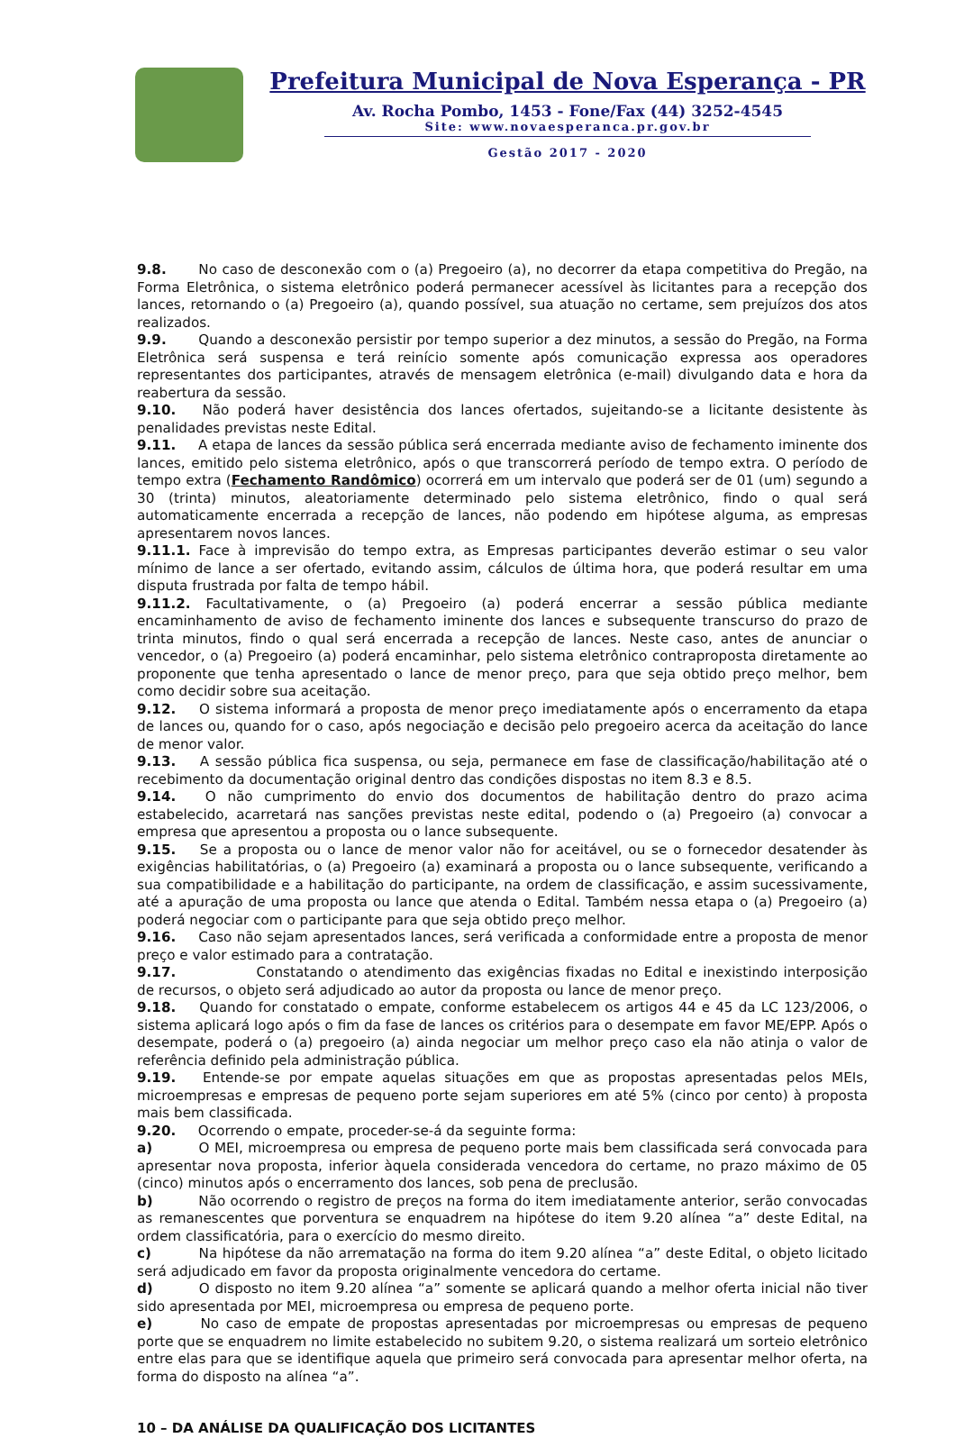Prefeitura Municipal de Nova Esperança - PR
Av. Rocha Pombo, 1453 - Fone/Fax (44) 3252-4545
Site: www.novaesperanca.pr.gov.br
Gestão 2017 - 2020
9.8. No caso de desconexão com o (a) Pregoeiro (a), no decorrer da etapa competitiva do Pregão, na Forma Eletrônica, o sistema eletrônico poderá permanecer acessível às licitantes para a recepção dos lances, retornando o (a) Pregoeiro (a), quando possível, sua atuação no certame, sem prejuízos dos atos realizados.
9.9. Quando a desconexão persistir por tempo superior a dez minutos, a sessão do Pregão, na Forma Eletrônica será suspensa e terá reinício somente após comunicação expressa aos operadores representantes dos participantes, através de mensagem eletrônica (e-mail) divulgando data e hora da reabertura da sessão.
9.10. Não poderá haver desistência dos lances ofertados, sujeitando-se a licitante desistente às penalidades previstas neste Edital.
9.11. A etapa de lances da sessão pública será encerrada mediante aviso de fechamento iminente dos lances, emitido pelo sistema eletrônico, após o que transcorrerá período de tempo extra. O período de tempo extra (Fechamento Randômico) ocorrerá em um intervalo que poderá ser de 01 (um) segundo a 30 (trinta) minutos, aleatoriamente determinado pelo sistema eletrônico, findo o qual será automaticamente encerrada a recepção de lances, não podendo em hipótese alguma, as empresas apresentarem novos lances.
9.11.1. Face à imprevisão do tempo extra, as Empresas participantes deverão estimar o seu valor mínimo de lance a ser ofertado, evitando assim, cálculos de última hora, que poderá resultar em uma disputa frustrada por falta de tempo hábil.
9.11.2. Facultativamente, o (a) Pregoeiro (a) poderá encerrar a sessão pública mediante encaminhamento de aviso de fechamento iminente dos lances e subsequente transcurso do prazo de trinta minutos, findo o qual será encerrada a recepção de lances. Neste caso, antes de anunciar o vencedor, o (a) Pregoeiro (a) poderá encaminhar, pelo sistema eletrônico contraproposta diretamente ao proponente que tenha apresentado o lance de menor preço, para que seja obtido preço melhor, bem como decidir sobre sua aceitação.
9.12. O sistema informará a proposta de menor preço imediatamente após o encerramento da etapa de lances ou, quando for o caso, após negociação e decisão pelo pregoeiro acerca da aceitação do lance de menor valor.
9.13. A sessão pública fica suspensa, ou seja, permanece em fase de classificação/habilitação até o recebimento da documentação original dentro das condições dispostas no item 8.3 e 8.5.
9.14. O não cumprimento do envio dos documentos de habilitação dentro do prazo acima estabelecido, acarretará nas sanções previstas neste edital, podendo o (a) Pregoeiro (a) convocar a empresa que apresentou a proposta ou o lance subsequente.
9.15. Se a proposta ou o lance de menor valor não for aceitável, ou se o fornecedor desatender às exigências habilitatórias, o (a) Pregoeiro (a) examinará a proposta ou o lance subsequente, verificando a sua compatibilidade e a habilitação do participante, na ordem de classificação, e assim sucessivamente, até a apuração de uma proposta ou lance que atenda o Edital. Também nessa etapa o (a) Pregoeiro (a) poderá negociar com o participante para que seja obtido preço melhor.
9.16. Caso não sejam apresentados lances, será verificada a conformidade entre a proposta de menor preço e valor estimado para a contratação.
9.17. Constatando o atendimento das exigências fixadas no Edital e inexistindo interposição de recursos, o objeto será adjudicado ao autor da proposta ou lance de menor preço.
9.18. Quando for constatado o empate, conforme estabelecem os artigos 44 e 45 da LC 123/2006, o sistema aplicará logo após o fim da fase de lances os critérios para o desempate em favor ME/EPP. Após o desempate, poderá o (a) pregoeiro (a) ainda negociar um melhor preço caso ela não atinja o valor de referência definido pela administração pública.
9.19. Entende-se por empate aquelas situações em que as propostas apresentadas pelos MEIs, microempresas e empresas de pequeno porte sejam superiores em até 5% (cinco por cento) à proposta mais bem classificada.
9.20. Ocorrendo o empate, proceder-se-á da seguinte forma:
a) O MEI, microempresa ou empresa de pequeno porte mais bem classificada será convocada para apresentar nova proposta, inferior àquela considerada vencedora do certame, no prazo máximo de 05 (cinco) minutos após o encerramento dos lances, sob pena de preclusão.
b) Não ocorrendo o registro de preços na forma do item imediatamente anterior, serão convocadas as remanescentes que porventura se enquadrem na hipótese do item 9.20 alínea “a” deste Edital, na ordem classificatória, para o exercício do mesmo direito.
c) Na hipótese da não arrematação na forma do item 9.20 alínea “a” deste Edital, o objeto licitado será adjudicado em favor da proposta originalmente vencedora do certame.
d) O disposto no item 9.20 alínea “a” somente se aplicará quando a melhor oferta inicial não tiver sido apresentada por MEI, microempresa ou empresa de pequeno porte.
e) No caso de empate de propostas apresentadas por microempresas ou empresas de pequeno porte que se enquadrem no limite estabelecido no subitem 9.20, o sistema realizará um sorteio eletrônico entre elas para que se identifique aquela que primeiro será convocada para apresentar melhor oferta, na forma do disposto na alínea “a”.
10 – DA ANÁLISE DA QUALIFICAÇÃO DOS LICITANTES